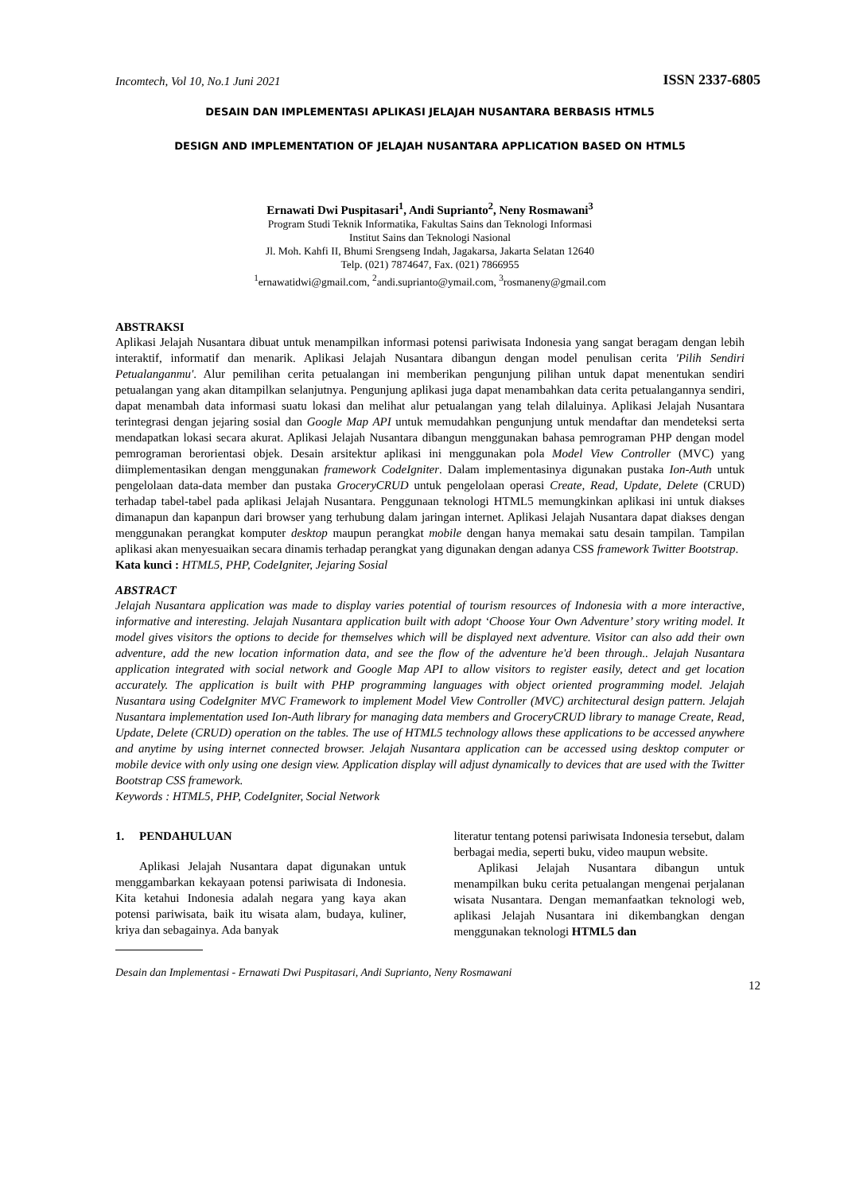Incomtech, Vol 10, No.1 Juni 2021 ISSN 2337-6805
DESAIN DAN IMPLEMENTASI APLIKASI JELAJAH NUSANTARA BERBASIS HTML5
DESIGN AND IMPLEMENTATION OF JELAJAH NUSANTARA APPLICATION BASED ON HTML5
Ernawati Dwi Puspitasari<sup>1</sup>, Andi Suprianto<sup>2</sup>, Neny Rosmawani<sup>3</sup>
Program Studi Teknik Informatika, Fakultas Sains dan Teknologi Informasi
Institut Sains dan Teknologi Nasional
Jl. Moh. Kahfi II, Bhumi Srengseng Indah, Jagakarsa, Jakarta Selatan 12640
Telp. (021) 7874647, Fax. (021) 7866955
<sup>1</sup> ernawatidwi@gmail.com, <sup>2</sup>andi.suprianto@ymail.com, <sup>3</sup>rosmaneny@gmail.com
ABSTRAKSI
Aplikasi Jelajah Nusantara dibuat untuk menampilkan informasi potensi pariwisata Indonesia yang sangat beragam dengan lebih interaktif, informatif dan menarik. Aplikasi Jelajah Nusantara dibangun dengan model penulisan cerita 'Pilih Sendiri Petualanganmu'. Alur pemilihan cerita petualangan ini memberikan pengunjung pilihan untuk dapat menentukan sendiri petualangan yang akan ditampilkan selanjutnya. Pengunjung aplikasi juga dapat menambahkan data cerita petualangannya sendiri, dapat menambah data informasi suatu lokasi dan melihat alur petualangan yang telah dilaluinya. Aplikasi Jelajah Nusantara terintegrasi dengan jejaring sosial dan Google Map API untuk memudahkan pengunjung untuk mendaftar dan mendeteksi serta mendapatkan lokasi secara akurat. Aplikasi Jelajah Nusantara dibangun menggunakan bahasa pemrograman PHP dengan model pemrograman berorientasi objek. Desain arsitektur aplikasi ini menggunakan pola Model View Controller (MVC) yang diimplementasikan dengan menggunakan framework CodeIgniter. Dalam implementasinya digunakan pustaka Ion-Auth untuk pengelolaan data-data member dan pustaka GroceryCRUD untuk pengelolaan operasi Create, Read, Update, Delete (CRUD) terhadap tabel-tabel pada aplikasi Jelajah Nusantara. Penggunaan teknologi HTML5 memungkinkan aplikasi ini untuk diakses dimanapun dan kapanpun dari browser yang terhubung dalam jaringan internet. Aplikasi Jelajah Nusantara dapat diakses dengan menggunakan perangkat komputer desktop maupun perangkat mobile dengan hanya memakai satu desain tampilan. Tampilan aplikasi akan menyesuaikan secara dinamis terhadap perangkat yang digunakan dengan adanya CSS framework Twitter Bootstrap.
Kata kunci : HTML5, PHP, CodeIgniter, Jejaring Sosial
ABSTRACT
Jelajah Nusantara application was made to display varies potential of tourism resources of Indonesia with a more interactive, informative and interesting. Jelajah Nusantara application built with adopt ‘Choose Your Own Adventure’ story writing model. It model gives visitors the options to decide for themselves which will be displayed next adventure. Visitor can also add their own adventure, add the new location information data, and see the flow of the adventure he'd been through.. Jelajah Nusantara application integrated with social network and Google Map API to allow visitors to register easily, detect and get location accurately. The application is built with PHP programming languages with object oriented programming model. Jelajah Nusantara using CodeIgniter MVC Framework to implement Model View Controller (MVC) architectural design pattern. Jelajah Nusantara implementation used Ion-Auth library for managing data members and GroceryCRUD library to manage Create, Read, Update, Delete (CRUD) operation on the tables. The use of HTML5 technology allows these applications to be accessed anywhere and anytime by using internet connected browser. Jelajah Nusantara application can be accessed using desktop computer or mobile device with only using one design view. Application display will adjust dynamically to devices that are used with the Twitter Bootstrap CSS framework.
Keywords : HTML5, PHP, CodeIgniter, Social Network
1. PENDAHULUAN
Aplikasi Jelajah Nusantara dapat digunakan untuk menggambarkan kekayaan potensi pariwisata di Indonesia. Kita ketahui Indonesia adalah negara yang kaya akan potensi pariwisata, baik itu wisata alam, budaya, kuliner, kriya dan sebagainya. Ada banyak
literatur tentang potensi pariwisata Indonesia tersebut, dalam berbagai media, seperti buku, video maupun website.
Aplikasi Jelajah Nusantara dibangun untuk menampilkan buku cerita petualangan mengenai perjalanan wisata Nusantara. Dengan memanfaatkan teknologi web, aplikasi Jelajah Nusantara ini dikembangkan dengan menggunakan teknologi HTML5 dan
Desain dan Implementasi - Ernawati Dwi Puspitasari, Andi Suprianto, Neny Rosmawani
12